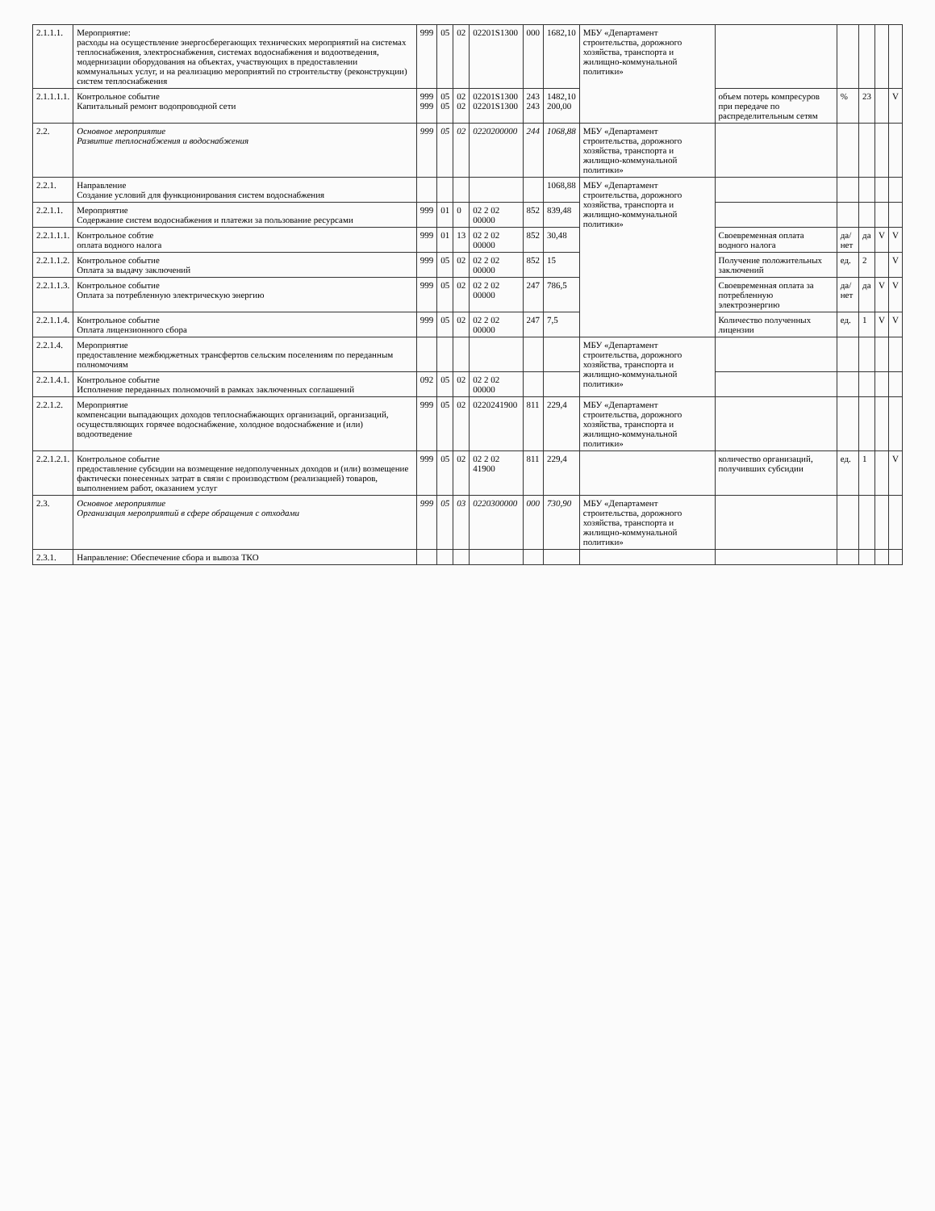| 2.1.1.1. | Мероприятие: расходы на осуществление энергосберегающих технических мероприятий на системах теплоснабжения, электроснабжения, системах водоснабжения и водоотведения, модернизации оборудования на объектах, участвующих в предоставлении коммунальных услуг, и на реализацию мероприятий по строительству (реконструкции) систем теплоснабжения | 999 | 05 | 02 | 02201S1300 | 000 | 1682,10 | МБУ «Департамент строительства, дорожного хозяйства, транспорта и жилищно-коммунальной политики» | | | | | |
| 2.1.1.1.1. | Контрольное событие Капитальный ремонт водопроводной сети | 999 999 | 05 05 | 02 02 | 02201S1300 02201S1300 | 243 243 | 1482,10 200,00 | | объем потерь компресуров при передаче по распределительным сетям | % | 23 | | V |
| 2.2. | Основное мероприятие Развитие теплоснабжения и водоснабжения | 999 | 05 | 02 | 0220200000 | 244 | 1068,88 | МБУ «Департамент строительства, дорожного хозяйства, транспорта и жилищно-коммунальной политики» | | | | | |
| 2.2.1. | Направление Создание условий для функционирования систем водоснабжения | | | | | | 1068,88 | МБУ «Департамент строительства, дорожного хозяйства, транспорта и жилищно-коммунальной политики» | | | | | |
| 2.2.1.1. | Мероприятие Содержание систем водоснабжения и платежи за пользование ресурсами | 999 | 01 | 0 | 02 2 02 00000 | 852 | 839,48 | | | | | | |
| 2.2.1.1.1. | Контрольное собтие оплата водного налога | 999 | 01 | 13 | 02 2 02 00000 | 852 | 30,48 | | Своевременная оплата водного налога | да/нет | да | V | V |
| 2.2.1.1.2. | Контрольное событие Оплата за выдачу заключений | 999 | 05 | 02 | 02 2 02 00000 | 852 | 15 | | Получение положительных заключений | ед. | 2 | | V |
| 2.2.1.1.3. | Контрольное событие Оплата за потребленную электрическую энергию | 999 | 05 | 02 | 02 2 02 00000 | 247 | 786,5 | | Своевременная оплата за потребленную электроэнергию | да/нет | да | V | V |
| 2.2.1.1.4. | Контрольное событие Оплата лицензионного сбора | 999 | 05 | 02 | 02 2 02 00000 | 247 | 7,5 | | Количество полученных лицензии | ед. | 1 | V | V |
| 2.2.1.4. | Мероприятие предоставление межбюджетных трансфертов сельским поселениям по переданным полномочиям | | | | | | | МБУ «Департамент строительства, дорожного хозяйства, транспорта и жилищно-коммунальной политики» | | | | | |
| 2.2.1.4.1. | Контрольное событие Исполнение переданных полномочий в рамках заключенных соглашений | 092 | 05 | 02 | 02 2 02 00000 | | | | | | | | |
| 2.2.1.2. | Мероприятие компенсации выпадающих доходов теплоснабжающих организаций, организаций, осуществляющих горячее водоснабжение, холодное водоснабжение и (или) водоотведение | 999 | 05 | 02 | 0220241900 | 811 | 229,4 | МБУ «Департамент строительства, дорожного хозяйства, транспорта и жилищно-коммунальной политики» | | | | | |
| 2.2.1.2.1. | Контрольное событие предоставление субсидии на возмещение недополученных доходов и (или) возмещение фактически понесенных затрат в связи с производством (реализацией) товаров, выполнением работ, оказанием услуг | 999 | 05 | 02 | 02 2 02 41900 | 811 | 229,4 | | количество организаций, получивших субсидии | ед. | 1 | | V |
| 2.3. | Основное мероприятие Организация мероприятий в сфере обращения с отходами | 999 | 05 | 03 | 0220300000 | 000 | 730,90 | МБУ «Департамент строительства, дорожного хозяйства, транспорта и жилищно-коммунальной политики» | | | | | |
| 2.3.1. | Направление: Обеспечение сбора и вывоза ТКО | | | | | | | | | | | | |